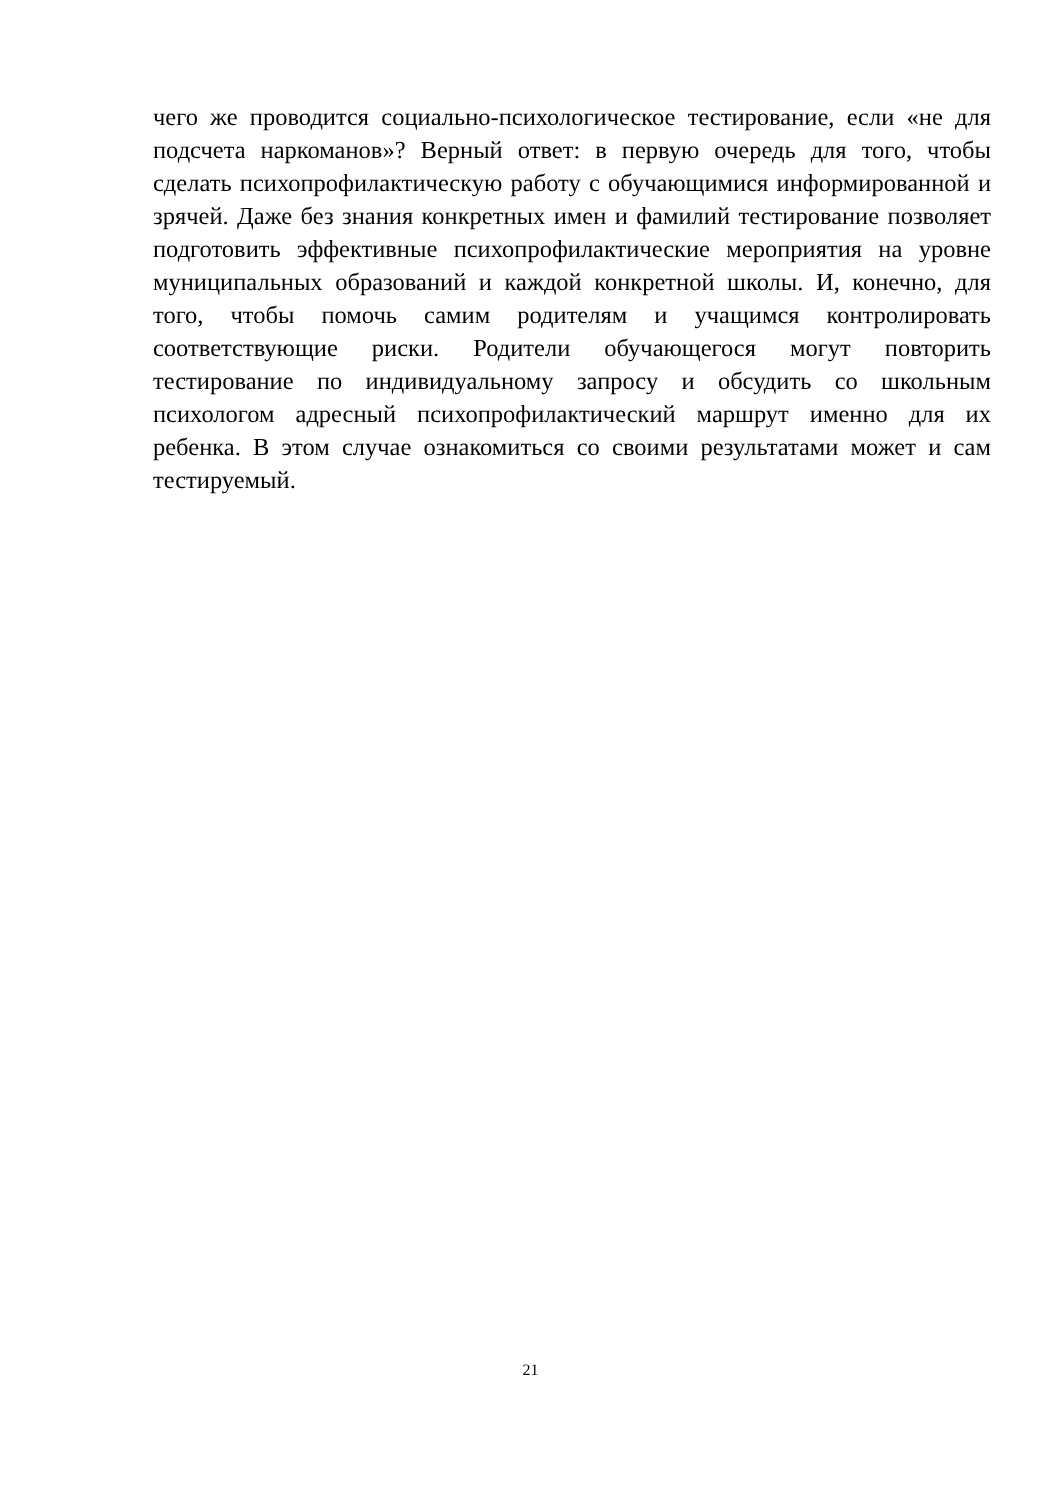чего же проводится социально-психологическое тестирование, если «не для подсчета наркоманов»? Верный ответ: в первую очередь для того, чтобы сделать психопрофилактическую работу с обучающимися информированной и зрячей. Даже без знания конкретных имен и фамилий тестирование позволяет подготовить эффективные психопрофилактические мероприятия на уровне муниципальных образований и каждой конкретной школы. И, конечно, для того, чтобы помочь самим родителям и учащимся контролировать соответствующие риски. Родители обучающегося могут повторить тестирование по индивидуальному запросу и обсудить со школьным психологом адресный психопрофилактический маршрут именно для их ребенка. В этом случае ознакомиться со своими результатами может и сам тестируемый.
21